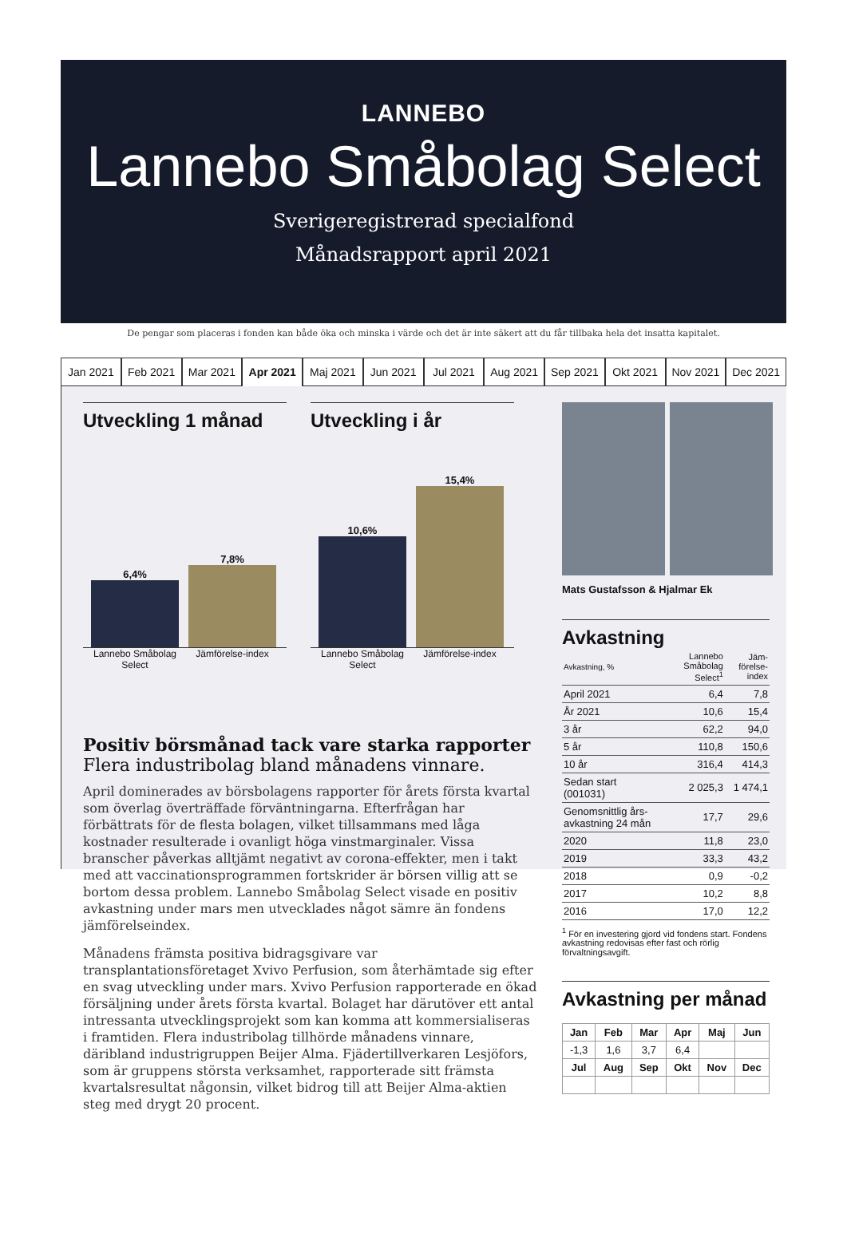LANNEBO
Lannebo Småbolag Select
Sverigeregistrerad specialfond
Månadsrapport april 2021
De pengar som placeras i fonden kan både öka och minska i värde och det är inte säkert att du får tillbaka hela det insatta kapitalet.
Jan 2021 Feb 2021 Mar 2021 Apr 2021 Maj 2021 Jun 2021 Jul 2021 Aug 2021 Sep 2021 Okt 2021 Nov 2021 Dec 2021
Utveckling 1 månad
6,4%
7,8%
Lannebo Småbolag Select
Jämförelse-index
Utveckling i år
10,6%
15,4%
Lannebo Småbolag Select
Jämförelse-index
Positiv börsmånad tack vare starka rapporter
Flera industribolag bland månadens vinnare.
April dominerades av börsbolagens rapporter för årets första kvartal som överlag överträffade förväntningarna. Efterfrågan har förbättrats för de flesta bolagen, vilket tillsammans med låga kostnader resulterade i ovanligt höga vinstmarginaler. Vissa branscher påverkas alltjämt negativt av corona-effekter, men i takt med att vaccinationsprogrammen fortskrider är börsen villig att se bortom dessa problem. Lannebo Småbolag Select visade en positiv avkastning under mars men utvecklades något sämre än fondens jämförelseindex.
Månadens främsta positiva bidragsgivare var transplantationsföretaget Xvivo Perfusion, som återhämtade sig efter en svag utveckling under mars. Xvivo Perfusion rapporterade en ökad försäljning under årets första kvartal. Bolaget har därutöver ett antal intressanta utvecklingsprojekt som kan komma att kommersialiseras i framtiden. Flera industribolag tillhörde månadens vinnare, däribland industrigruppen Beijer Alma. Fjädertillverkaren Lesjöfors, som är gruppens största verksamhet, rapporterade sitt främsta kvartalsresultat någonsin, vilket bidrog till att Beijer Alma-aktien steg med drygt 20 procent.
Mats Gustafsson & Hjalmar Ek
Avkastning
| Avkastning, % | Lannebo Småbolag Select<sup>1</sup> | Jäm-förelse-index |
| April 2021 | 6,4 | 7,8 |
| År 2021 | 10,6 | 15,4 |
| 3 år | 62,2 | 94,0 |
| 5 år | 110,8 | 150,6 |
| 10 år | 316,4 | 414,3 |
| Sedan start (001031) | 2 025,3 | 1 474,1 |
| Genomsnittlig års-avkastning 24 mån | 17,7 | 29,6 |
| 2020 | 11,8 | 23,0 |
| 2019 | 33,3 | 43,2 |
| 2018 | 0,9 | -0,2 |
| 2017 | 10,2 | 8,8 |
| 2016 | 17,0 | 12,2 |
<sup>1</sup> För en investering gjord vid fondens start. Fondens avkastning redovisas efter fast och rörlig förvaltningsavgift.
Avkastning per månad
| Jan | Feb | Mar | Apr | Maj | Jun |
| --- | --- | --- | --- | --- | --- |
| -1,3 | 1,6 | 3,7 | 6,4 | | |
| Jul | Aug | Sep | Okt | Nov | Dec |